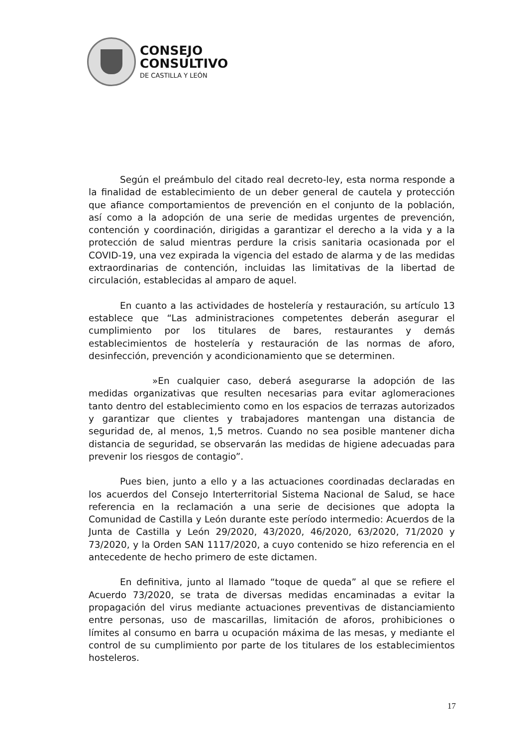CONSEJO
CONSULTIVO
DE CASTILLA Y LEÓN
Según el preámbulo del citado real decreto-ley, esta norma responde a la finalidad de establecimiento de un deber general de cautela y protección que afiance comportamientos de prevención en el conjunto de la población, así como a la adopción de una serie de medidas urgentes de prevención, contención y coordinación, dirigidas a garantizar el derecho a la vida y a la protección de salud mientras perdure la crisis sanitaria ocasionada por el COVID-19, una vez expirada la vigencia del estado de alarma y de las medidas extraordinarias de contención, incluidas las limitativas de la libertad de circulación, establecidas al amparo de aquel.
En cuanto a las actividades de hostelería y restauración, su artículo 13 establece que “Las administraciones competentes deberán asegurar el cumplimiento por los titulares de bares, restaurantes y demás establecimientos de hostelería y restauración de las normas de aforo, desinfección, prevención y acondicionamiento que se determinen.
»En cualquier caso, deberá asegurarse la adopción de las medidas organizativas que resulten necesarias para evitar aglomeraciones tanto dentro del establecimiento como en los espacios de terrazas autorizados y garantizar que clientes y trabajadores mantengan una distancia de seguridad de, al menos, 1,5 metros. Cuando no sea posible mantener dicha distancia de seguridad, se observarán las medidas de higiene adecuadas para prevenir los riesgos de contagio”.
Pues bien, junto a ello y a las actuaciones coordinadas declaradas en los acuerdos del Consejo Interterritorial Sistema Nacional de Salud, se hace referencia en la reclamación a una serie de decisiones que adopta la Comunidad de Castilla y León durante este período intermedio: Acuerdos de la Junta de Castilla y León 29/2020, 43/2020, 46/2020, 63/2020, 71/2020 y 73/2020, y la Orden SAN 1117/2020, a cuyo contenido se hizo referencia en el antecedente de hecho primero de este dictamen.
En definitiva, junto al llamado “toque de queda” al que se refiere el Acuerdo 73/2020, se trata de diversas medidas encaminadas a evitar la propagación del virus mediante actuaciones preventivas de distanciamiento entre personas, uso de mascarillas, limitación de aforos, prohibiciones o límites al consumo en barra u ocupación máxima de las mesas, y mediante el control de su cumplimiento por parte de los titulares de los establecimientos hosteleros.
17